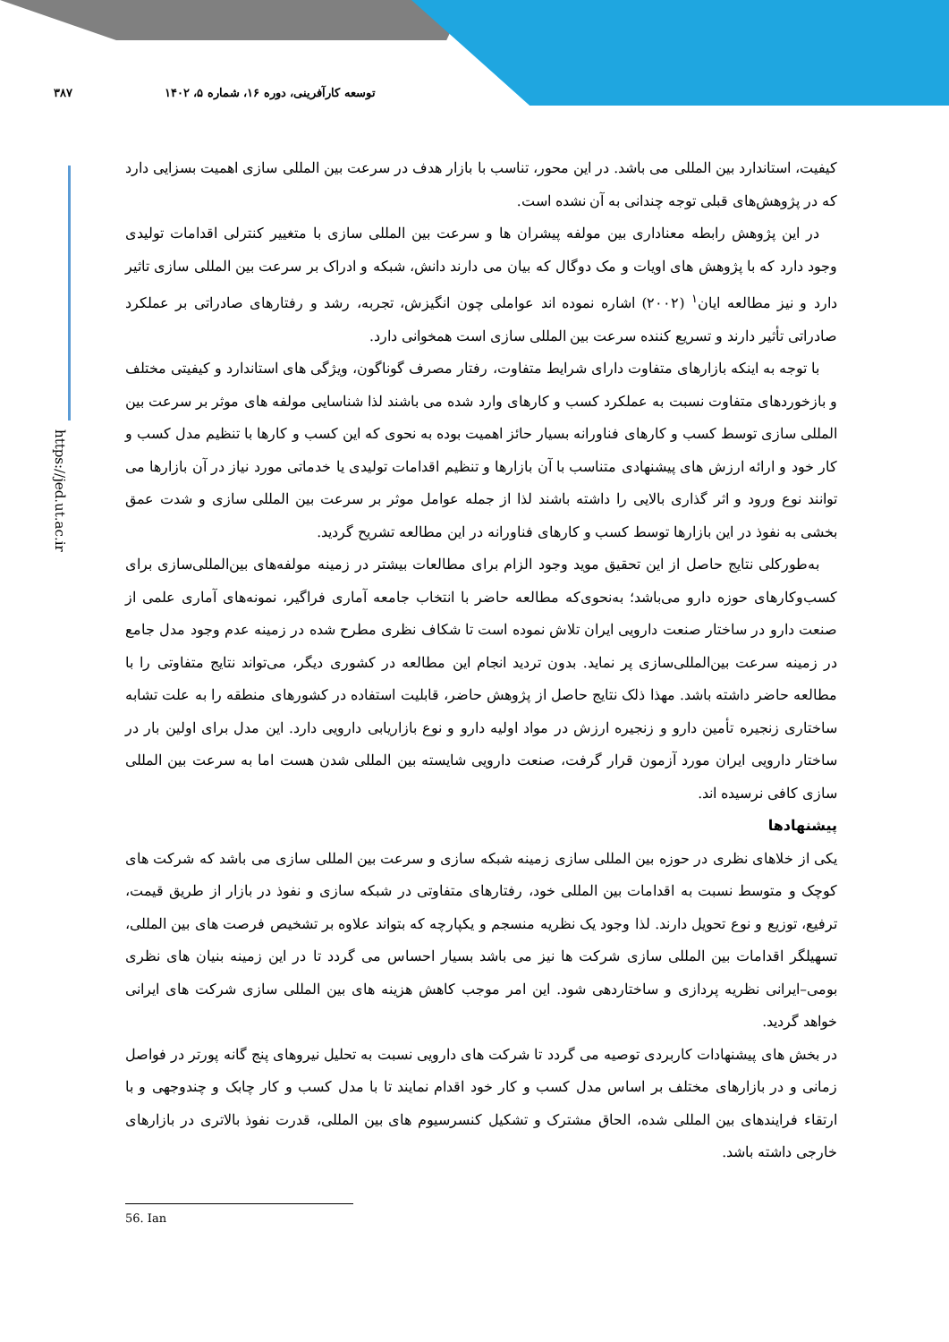۳۸۷ توسعه کارآفرینی، دوره ۱۶، شماره ۵، ۱۴۰۲
https://jed.ut.ac.ir
کیفیت، استاندارد بین المللی می باشد. در این محور، تناسب با بازار هدف در سرعت بین المللی سازی اهمیت بسزایی دارد که در پژوهش‌های قبلی توجه چندانی به آن نشده است.
در این پژوهش رابطه معناداری بین مولفه پیشران ها و سرعت بین المللی سازی با متغییر کنترلی اقدامات تولیدی وجود دارد که با پژوهش های اویات و مک دوگال که بیان می دارند دانش، شبکه و ادراک بر سرعت بین المللی سازی تاثیر دارد و نیز مطالعه ایان<sup>۱</sup> (۲۰۰۲) اشاره نموده اند عواملی چون انگیزش، تجربه، رشد و رفتارهای صادراتی بر عملکرد صادراتی تأثیر دارند و تسریع کننده سرعت بین المللی سازی است همخوانی دارد.
با توجه به اینکه بازارهای متفاوت دارای شرایط متفاوت، رفتار مصرف گوناگون، ویژگی های استاندارد و کیفیتی مختلف و بازخوردهای متفاوت نسبت به عملکرد کسب و کارهای وارد شده می باشند لذا شناسایی مولفه های موثر بر سرعت بین المللی سازی توسط کسب و کارهای فناورانه بسیار حائز اهمیت بوده به نحوی که این کسب و کارها با تنظیم مدل کسب و کار خود و ارائه ارزش های پیشنهادی متناسب با آن بازارها و تنظیم اقدامات تولیدی یا خدماتی مورد نیاز در آن بازارها می توانند نوع ورود و اثر گذاری بالایی را داشته باشند لذا از جمله عوامل موثر بر سرعت بین المللی سازی و شدت عمق بخشی به نفوذ در این بازارها توسط کسب و کارهای فناورانه در این مطالعه تشریح گردید.
به‌طورکلی نتایج حاصل از این تحقیق موید وجود الزام برای مطالعات بیشتر در زمینه مولفه‌های بین‌المللی‌سازی برای کسب‌وکارهای حوزه دارو می‌باشد؛ به‌نحوی‌که مطالعه حاضر با انتخاب جامعه آماری فراگیر، نمونه‌های آماری علمی از صنعت دارو در ساختار صنعت دارویی ایران تلاش نموده است تا شکاف نظری مطرح شده در زمینه عدم وجود مدل جامع در زمینه سرعت بین‌المللی‌سازی پر نماید. بدون تردید انجام این مطالعه در کشوری دیگر، می‌تواند نتایج متفاوتی را با مطالعه حاضر داشته باشد. مهذا ذلک نتایج حاصل از پژوهش حاضر، قابلیت استفاده در کشورهای منطقه را به علت تشابه ساختاری زنجیره تأمین دارو و زنجیره ارزش در مواد اولیه دارو و نوع بازاریابی دارویی دارد. این مدل برای اولین بار در ساختار دارویی ایران مورد آزمون قرار گرفت، صنعت دارویی شایسته بین المللی شدن هست اما به سرعت بین المللی سازی کافی نرسیده اند.
پیشنهادها
یکی از خلاهای نظری در حوزه بین المللی سازی زمینه شبکه سازی و سرعت بین المللی سازی می باشد که شرکت های کوچک و متوسط نسبت به اقدامات بین المللی خود، رفتارهای متفاوتی در شبکه سازی و نفوذ در بازار از طریق قیمت، ترفیع، توزیع و نوع تحویل دارند. لذا وجود یک نظریه منسجم و یکپارچه که بتواند علاوه بر تشخیص فرصت های بین المللی، تسهیلگر اقدامات بین المللی سازی شرکت ها نیز می باشد بسیار احساس می گردد تا در این زمینه بنیان های نظری بومی–ایرانی نظریه پردازی و ساختاردهی شود. این امر موجب کاهش هزینه های بین المللی سازی شرکت های ایرانی خواهد گردید.
در بخش های پیشنهادات کاربردی توصیه می گردد تا شرکت های دارویی نسبت به تحلیل نیروهای پنج گانه پورتر در فواصل زمانی و در بازارهای مختلف بر اساس مدل کسب و کار خود اقدام نمایند تا با مدل کسب و کار چابک و چندوجهی و با ارتقاء فرایندهای بین المللی شده، الحاق مشترک و تشکیل کنسرسیوم های بین المللی، قدرت نفوذ بالاتری در بازارهای خارجی داشته باشد.
56. Ian